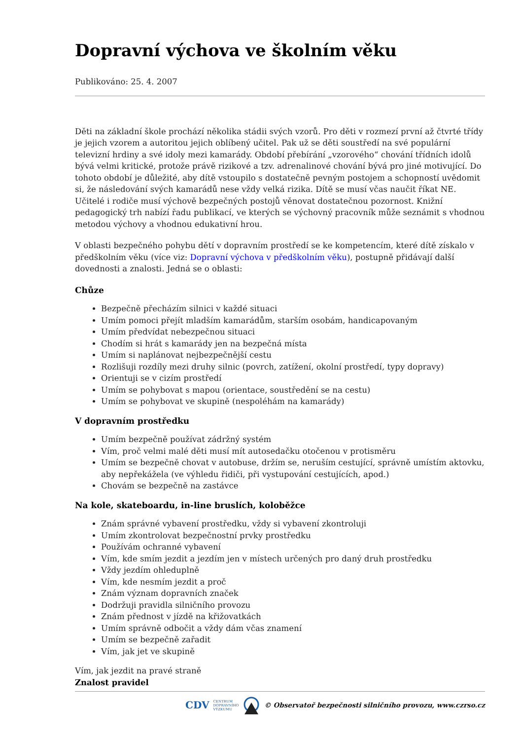Dopravní výchova ve školním věku
Publikováno: 25. 4. 2007
Děti na základní škole prochází několika stádii svých vzorů. Pro děti v rozmezí první až čtvrté třídy je jejich vzorem a autoritou jejich oblíbený učitel. Pak už se děti soustředí na své populární televizní hrdiny a své idoly mezi kamarády. Období přebírání „vzorového“ chování třídních idolů bývá velmi kritické, protože právě rizikové a tzv. adrenalinové chování bývá pro jiné motivující. Do tohoto období je důležité, aby dítě vstoupilo s dostatečně pevným postojem a schopností uvědomit si, že následování svých kamarádů nese vždy velká rizika. Dítě se musí včas naučit říkat NE. Učitelé i rodiče musí výchově bezpečných postojů věnovat dostatečnou pozornost. Knižní pedagogický trh nabízí řadu publikací, ve kterých se výchovný pracovník může seznámit s vhodnou metodou výchovy a vhodnou edukativní hrou.
V oblasti bezpečného pohybu dětí v dopravním prostředí se ke kompetencím, které dítě získalo v předškolním věku (více viz: Dopravní výchova v předškolním věku), postupně přidávají další dovednosti a znalosti. Jedná se o oblasti:
Chůze
Bezpečně přecházím silnici v každé situaci
Umím pomoci přejít mladším kamarádům, starším osobám, handicapovaným
Umím předvídat nebezpečnou situaci
Chodím si hrát s kamarády jen na bezpečná místa
Umím si naplánovat nejbezpečnější cestu
Rozlišuji rozdíly mezi druhy silnic (povrch, zatížení, okolní prostředí, typy dopravy)
Orientuji se v cizím prostředí
Umím se pohybovat s mapou (orientace, soustředění se na cestu)
Umím se pohybovat ve skupině (nespoléhám na kamarády)
V dopravním prostředku
Umím bezpečně používat zádržný systém
Vím, proč velmi malé děti musí mít autosedačku otočenou v protisměru
Umím se bezpečně chovat v autobuse, držím se, neruším cestující, správně umístím aktovku, aby nepřekážela (ve výhledu řidiči, při vystupování cestujících, apod.)
Chovám se bezpečně na zastávce
Na kole, skateboardu, in-line bruslích, koloběžce
Znám správné vybavení prostředku, vždy si vybavení zkontroluji
Umím zkontrolovat bezpečnostní prvky prostředku
Používám ochranné vybavení
Vím, kde smím jezdit a jezdím jen v místech určených pro daný druh prostředku
Vždy jezdím ohleduplně
Vím, kde nesmím jezdit a proč
Znám význam dopravních značek
Dodržuji pravidla silničního provozu
Znám přednost v jízdě na křižovatkách
Umím správně odbočit a vždy dám včas znamení
Umím se bezpečně zařadit
Vím, jak jet ve skupině
Vím, jak jezdit na pravé straně
Znalost pravidel
CDV CENTRUM
DOPRAVNÍHO
VÝZKUMU © Observatoř bezpečnosti silničního provozu, www.czrso.cz